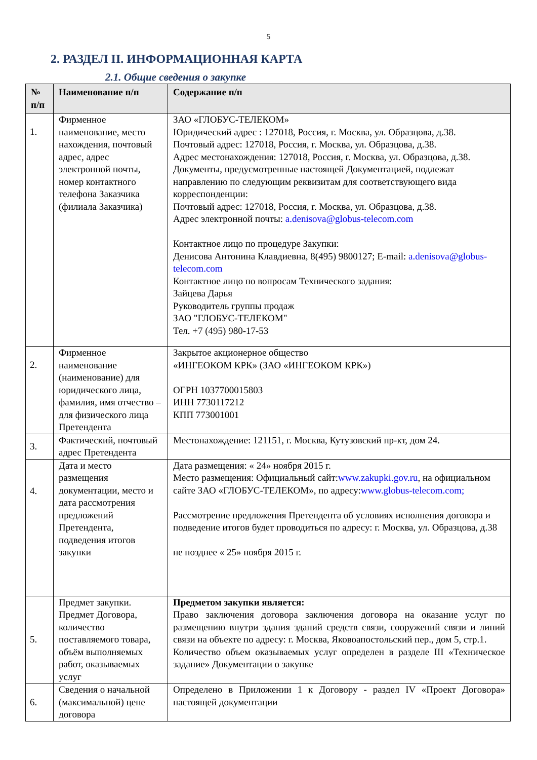5
2. РАЗДЕЛ II. ИНФОРМАЦИОННАЯ КАРТА
2.1. Общие сведения о закупке
| № п/п | Наименование п/п | Содержание п/п |
| --- | --- | --- |
| 1. | Фирменное наименование, место нахождения, почтовый адрес, адрес электронной почты, номер контактного телефона Заказчика (филиала Заказчика) | ЗАО «ГЛОБУС-ТЕЛЕКОМ» Юридический адрес : 127018, Россия, г. Москва, ул. Образцова, д.38. Почтовый адрес: 127018, Россия, г. Москва, ул. Образцова, д.38. Адрес местонахождения: 127018, Россия, г. Москва, ул. Образцова, д.38. Документы, предусмотренные настоящей Документацией, подлежат направлению по следующим реквизитам для соответствующего вида корреспонденции: Почтовый адрес: 127018, Россия, г. Москва, ул. Образцова, д.38. Адрес электронной почты: a.denisova@globus-telecom.com Контактное лицо по процедуре Закупки: Денисова Антонина Клавдиевна, 8(495) 9800127; E-mail: a.denisova@globus-telecom.com Контактное лицо по вопросам Технического задания: Зайцева Дарья Руководитель группы продаж ЗАО "ГЛОБУС-ТЕЛЕКОМ" Тел. +7 (495) 980-17-53 |
| 2. | Фирменное наименование (наименование) для юридического лица, фамилия, имя отчество – для физического лица Претендента | Закрытое акционерное общество «ИНГЕОКОМ КРК» (ЗАО «ИНГЕОКОМ КРК») ОГРН 1037700015803 ИНН 7730117212 КПП 773001001 |
| 3. | Фактический, почтовый адрес Претендента | Местонахождение: 121151, г. Москва, Кутузовский пр-кт, дом 24. |
| 4. | Дата и место размещения документации, место и дата рассмотрения предложений Претендента, подведения итогов закупки | Дата размещения: « 24» ноября 2015 г. Место размещения: Официальный сайт: www.zakupki.gov.ru , на официальном сайте ЗАО «ГЛОБУС-ТЕЛЕКОМ», по адресу: www.globus-telecom.com; Рассмотрение предложения Претендента об условиях исполнения договора и подведение итогов будет проводиться по адресу: г. Москва, ул. Образцова, д.38 не позднее « 25» ноября 2015 г. |
| 5. | Предмет закупки. Предмет Договора, количество поставляемого товара, объём выполняемых работ, оказываемых услуг | Предметом закупки является: Право заключения договора заключения договора на оказание услуг по размещению внутри здания зданий средств связи, сооружений связи и линий связи на объекте по адресу: г. Москва, Яковоапостольский пер., дом 5, стр.1. Количество объем оказываемых услуг определен в разделе III «Техническое задание» Документации о закупке |
| 6. | Сведения о начальной (максимальной) цене договора | Определено в Приложении 1 к Договору - раздел IV «Проект Договора» настоящей документации |